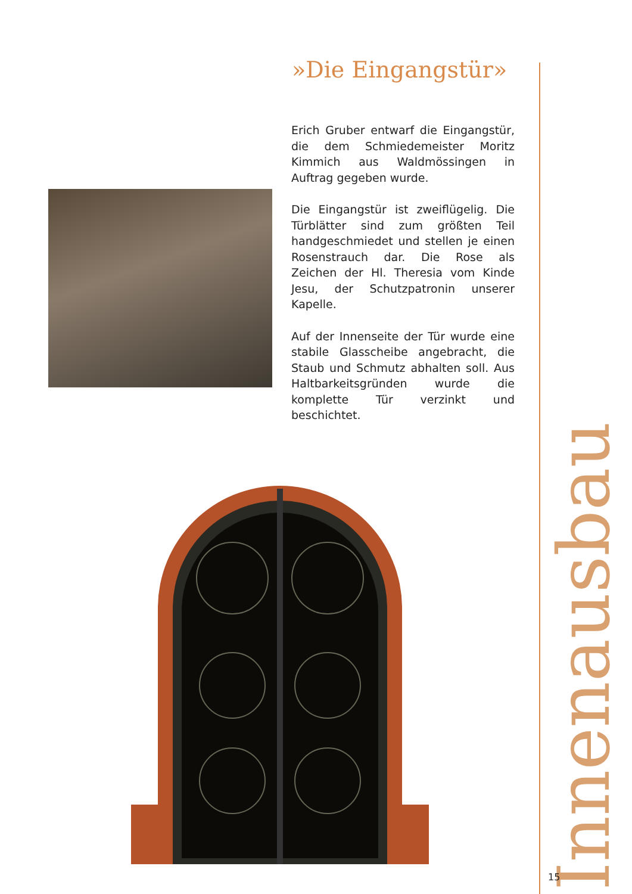»Die Eingangstür»
Erich Gruber entwarf die Eingangstür, die dem Schmiedemeister Moritz Kimmich aus Waldmössingen in Auftrag gegeben wurde.
Die Eingangstür ist zweiflügelig. Die Türblätter sind zum größten Teil handgeschmiedet und stellen je einen Rosenstrauch dar. Die Rose als Zeichen der Hl. Theresia vom Kinde Jesu, der Schutzpatronin unserer Kapelle.
Auf der Innenseite der Tür wurde eine stabile Glasscheibe angebracht, die Staub und Schmutz abhalten soll. Aus Haltbarkeitsgründen wurde die komplette Tür verzinkt und beschichtet.
Innenausbau
15